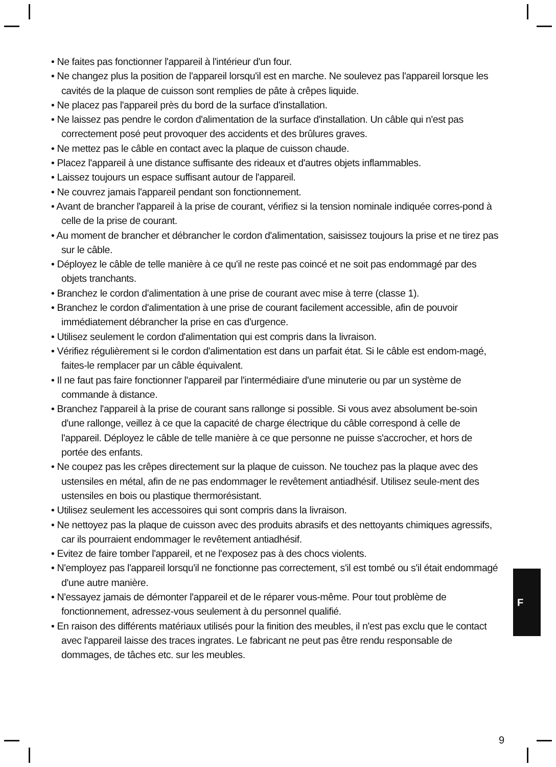• Ne faites pas fonctionner l'appareil à l'intérieur d'un four.
• Ne changez plus la position de l'appareil lorsqu'il est en marche. Ne soulevez pas l'appareil lorsque les cavités de la plaque de cuisson sont remplies de pâte à crêpes liquide.
• Ne placez pas l'appareil près du bord de la surface d'installation.
• Ne laissez pas pendre le cordon d'alimentation de la surface d'installation. Un câble qui n'est pas correctement posé peut provoquer des accidents et des brûlures graves.
• Ne mettez pas le câble en contact avec la plaque de cuisson chaude.
• Placez l'appareil à une distance suffisante des rideaux et d'autres objets inflammables.
• Laissez toujours un espace suffisant autour de l'appareil.
• Ne couvrez jamais l'appareil pendant son fonctionnement.
• Avant de brancher l'appareil à la prise de courant, vérifiez si la tension nominale indiquée corres-pond à celle de la prise de courant.
• Au moment de brancher et débrancher le cordon d'alimentation, saisissez toujours la prise et ne tirez pas sur le câble.
• Déployez le câble de telle manière à ce qu'il ne reste pas coincé et ne soit pas endommagé par des objets tranchants.
• Branchez le cordon d'alimentation à une prise de courant avec mise à terre (classe 1).
• Branchez le cordon d'alimentation à une prise de courant facilement accessible, afin de pouvoir immédiatement débrancher la prise en cas d'urgence.
• Utilisez seulement le cordon d'alimentation qui est compris dans la livraison.
• Vérifiez régulièrement si le cordon d'alimentation est dans un parfait état. Si le câble est endom-magé, faites-le remplacer par un câble équivalent.
• Il ne faut pas faire fonctionner l'appareil par l'intermédiaire d'une minuterie ou par un système de commande à distance.
• Branchez l'appareil à la prise de courant sans rallonge si possible. Si vous avez absolument be-soin d'une rallonge, veillez à ce que la capacité de charge électrique du câble correspond à celle de l'appareil. Déployez le câble de telle manière à ce que personne ne puisse s'accrocher, et hors de portée des enfants.
• Ne coupez pas les crêpes directement sur la plaque de cuisson. Ne touchez pas la plaque avec des ustensiles en métal, afin de ne pas endommager le revêtement antiadhésif. Utilisez seule-ment des ustensiles en bois ou plastique thermorésistant.
• Utilisez seulement les accessoires qui sont compris dans la livraison.
• Ne nettoyez pas la plaque de cuisson avec des produits abrasifs et des nettoyants chimiques agressifs, car ils pourraient endommager le revêtement antiadhésif.
• Evitez de faire tomber l'appareil, et ne l'exposez pas à des chocs violents.
• N'employez pas l'appareil lorsqu'il ne fonctionne pas correctement, s'il est tombé ou s'il était endommagé d'une autre manière.
• N'essayez jamais de démonter l'appareil et de le réparer vous-même. Pour tout problème de fonctionnement, adressez-vous seulement à du personnel qualifié.
• En raison des différents matériaux utilisés pour la finition des meubles, il n'est pas exclu que le contact avec l'appareil laisse des traces ingrates. Le fabricant ne peut pas être rendu responsable de dommages, de tâches etc. sur les meubles.
F
9